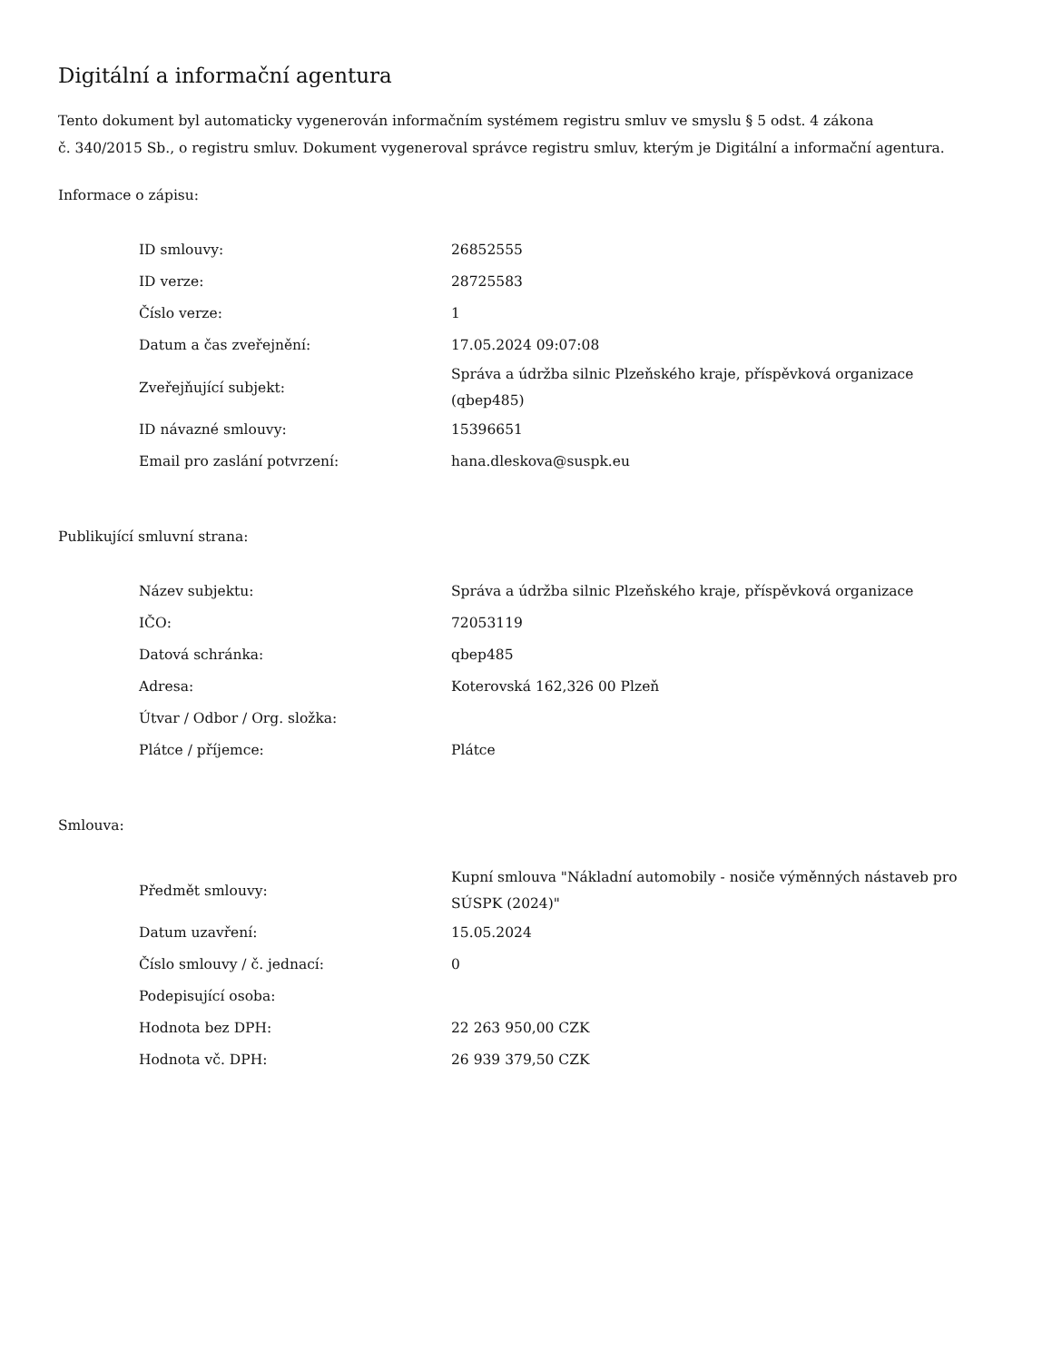Digitální a informační agentura
Tento dokument byl automaticky vygenerován informačním systémem registru smluv ve smyslu § 5 odst. 4 zákona
č. 340/2015 Sb., o registru smluv. Dokument vygeneroval správce registru smluv, kterým je Digitální a informační agentura.
Informace o zápisu:
| ID smlouvy: | 26852555 |
| ID verze: | 28725583 |
| Číslo verze: | 1 |
| Datum a čas zveřejnění: | 17.05.2024 09:07:08 |
| Zveřejňující subjekt: | Správa a údržba silnic Plzeňského kraje, příspěvková organizace (qbep485) |
| ID návazné smlouvy: | 15396651 |
| Email pro zaslání potvrzení: | hana.dleskova@suspk.eu |
Publikující smluvní strana:
| Název subjektu: | Správa a údržba silnic Plzeňského kraje, příspěvková organizace |
| IČO: | 72053119 |
| Datová schránka: | qbep485 |
| Adresa: | Koterovská 162,326 00 Plzeň |
| Útvar / Odbor / Org. složka: | |
| Plátce / příjemce: | Plátce |
Smlouva:
| Předmět smlouvy: | Kupní smlouva "Nákladní automobily - nosiče výměnných nástaveb pro SÚSPK (2024)" |
| Datum uzavření: | 15.05.2024 |
| Číslo smlouvy / č. jednací: | 0 |
| Podepisující osoba: | |
| Hodnota bez DPH: | 22 263 950,00 CZK |
| Hodnota vč. DPH: | 26 939 379,50 CZK |